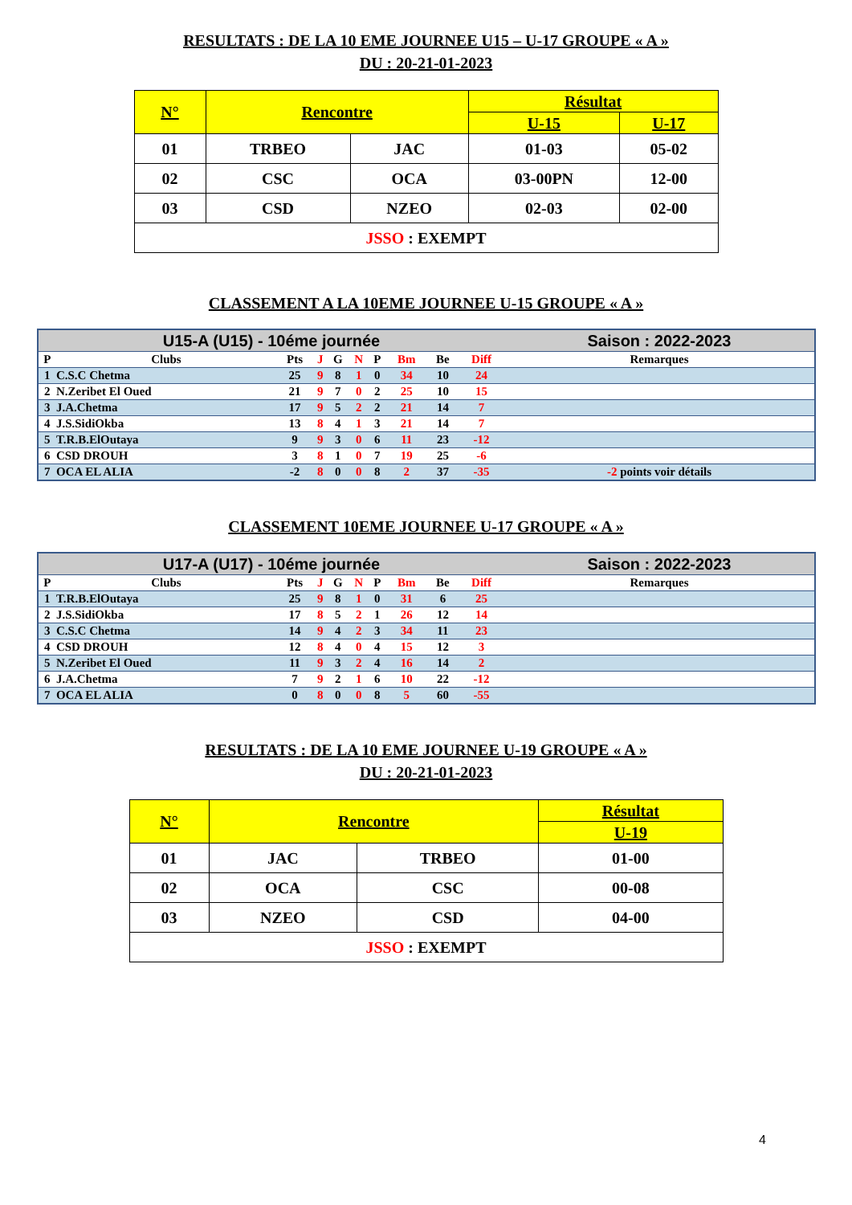RESULTATS : DE LA 10 EME JOURNEE U15 – U-17 GROUPE « A »
DU : 20-21-01-2023
| N° | Rencontre | | Résultat | |
| --- | --- | --- | --- | --- |
| | | | U-15 | U-17 |
| 01 | TRBEO | JAC | 01-03 | 05-02 |
| 02 | CSC | OCA | 03-00PN | 12-00 |
| 03 | CSD | NZEO | 02-03 | 02-00 |
| JSSO : EXEMPT | | | | |
CLASSEMENT A LA 10EME JOURNEE U-15 GROUPE « A »
| U15-A (U15) - 10éme journée | | | | | | | | | | Saison : 2022-2023 |
| P | Clubs | Pts | J | G | N | P | Bm | Be | Diff | Remarques |
| 1 | C.S.C Chetma | 25 | 9 | 8 | 1 | 0 | 34 | 10 | 24 | |
| 2 | N.Zeribet El Oued | 21 | 9 | 7 | 0 | 2 | 25 | 10 | 15 | |
| 3 | J.A.Chetma | 17 | 9 | 5 | 2 | 2 | 21 | 14 | 7 | |
| 4 | J.S.SidiOkba | 13 | 8 | 4 | 1 | 3 | 21 | 14 | 7 | |
| 5 | T.R.B.ElOutaya | 9 | 9 | 3 | 0 | 6 | 11 | 23 | -12 | |
| 6 | CSD DROUH | 3 | 8 | 1 | 0 | 7 | 19 | 25 | -6 | |
| 7 | OCA EL ALIA | -2 | 8 | 0 | 0 | 8 | 2 | 37 | -35 | -2 points voir détails |
CLASSEMENT 10EME JOURNEE U-17 GROUPE « A »
| U17-A (U17) - 10éme journée | | | | | | | | | | Saison : 2022-2023 |
| P | Clubs | Pts | J | G | N | P | Bm | Be | Diff | Remarques |
| 1 | T.R.B.ElOutaya | 25 | 9 | 8 | 1 | 0 | 31 | 6 | 25 | |
| 2 | J.S.SidiOkba | 17 | 8 | 5 | 2 | 1 | 26 | 12 | 14 | |
| 3 | C.S.C Chetma | 14 | 9 | 4 | 2 | 3 | 34 | 11 | 23 | |
| 4 | CSD DROUH | 12 | 8 | 4 | 0 | 4 | 15 | 12 | 3 | |
| 5 | N.Zeribet El Oued | 11 | 9 | 3 | 2 | 4 | 16 | 14 | 2 | |
| 6 | J.A.Chetma | 7 | 9 | 2 | 1 | 6 | 10 | 22 | -12 | |
| 7 | OCA EL ALIA | 0 | 8 | 0 | 0 | 8 | 5 | 60 | -55 | |
RESULTATS : DE LA 10 EME JOURNEE U-19 GROUPE « A »
DU : 20-21-01-2023
| N° | Rencontre | | Résultat |
| --- | --- | --- | --- |
| | | | U-19 |
| 01 | JAC | TRBEO | 01-00 |
| 02 | OCA | CSC | 00-08 |
| 03 | NZEO | CSD | 04-00 |
| JSSO : EXEMPT | | | |
4